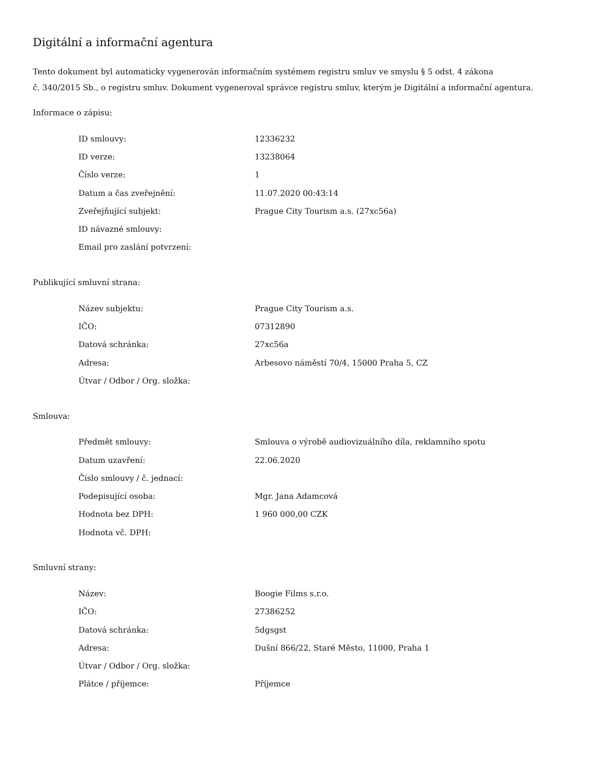Digitální a informační agentura
Tento dokument byl automaticky vygenerován informačním systémem registru smluv ve smyslu § 5 odst. 4 zákona
č. 340/2015 Sb., o registru smluv. Dokument vygeneroval správce registru smluv, kterým je Digitální a informační agentura.
Informace o zápisu:
| ID smlouvy: | 12336232 |
| ID verze: | 13238064 |
| Číslo verze: | 1 |
| Datum a čas zveřejnění: | 11.07.2020 00:43:14 |
| Zveřejňující subjekt: | Prague City Tourism a.s. (27xc56a) |
| ID návazné smlouvy: | |
| Email pro zaslání potvrzení: | |
Publikující smluvní strana:
| Název subjektu: | Prague City Tourism a.s. |
| IČO: | 07312890 |
| Datová schránka: | 27xc56a |
| Adresa: | Arbesovo náměstí 70/4, 15000 Praha 5, CZ |
| Útvar / Odbor / Org. složka: | |
Smlouva:
| Předmět smlouvy: | Smlouva o výrobě audiovizuálního díla, reklamního spotu |
| Datum uzavření: | 22.06.2020 |
| Číslo smlouvy / č. jednací: | |
| Podepisující osoba: | Mgr. Jana Adamcová |
| Hodnota bez DPH: | 1 960 000,00 CZK |
| Hodnota vč. DPH: | |
Smluvní strany:
| Název: | Boogie Films s.r.o. |
| IČO: | 27386252 |
| Datová schránka: | 5dgsgst |
| Adresa: | Dušní 866/22, Staré Město, 11000, Praha 1 |
| Útvar / Odbor / Org. složka: | |
| Plátce / příjemce: | Příjemce |